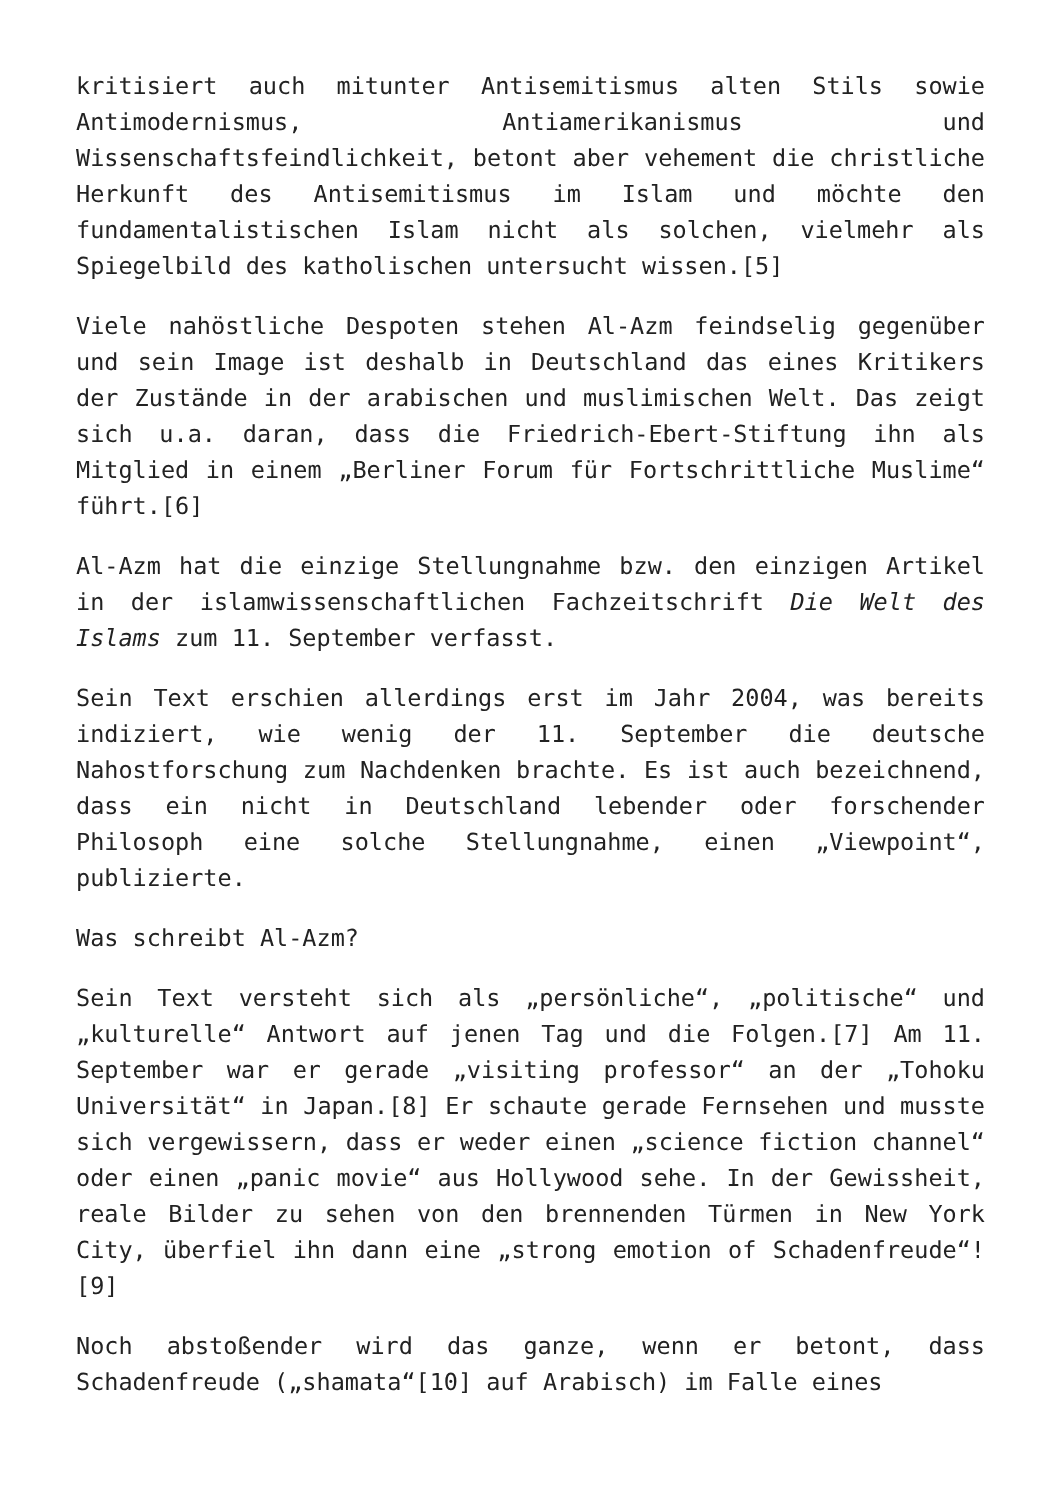kritisiert auch mitunter Antisemitismus alten Stils sowie Antimodernismus, Antiamerikanismus und Wissenschaftsfeindlichkeit, betont aber vehement die christliche Herkunft des Antisemitismus im Islam und möchte den fundamentalistischen Islam nicht als solchen, vielmehr als Spiegelbild des katholischen untersucht wissen.[5]
Viele nahöstliche Despoten stehen Al-Azm feindselig gegenüber und sein Image ist deshalb in Deutschland das eines Kritikers der Zustände in der arabischen und muslimischen Welt. Das zeigt sich u.a. daran, dass die Friedrich-Ebert-Stiftung ihn als Mitglied in einem „Berliner Forum für Fortschrittliche Muslime“ führt.[6]
Al-Azm hat die einzige Stellungnahme bzw. den einzigen Artikel in der islamwissenschaftlichen Fachzeitschrift Die Welt des Islams zum 11. September verfasst.
Sein Text erschien allerdings erst im Jahr 2004, was bereits indiziert, wie wenig der 11. September die deutsche Nahostforschung zum Nachdenken brachte. Es ist auch bezeichnend, dass ein nicht in Deutschland lebender oder forschender Philosoph eine solche Stellungnahme, einen „Viewpoint“, publizierte.
Was schreibt Al-Azm?
Sein Text versteht sich als „persönliche“, „politische“ und „kulturelle“ Antwort auf jenen Tag und die Folgen.[7] Am 11. September war er gerade „visiting professor“ an der „Tohoku Universität“ in Japan.[8] Er schaute gerade Fernsehen und musste sich vergewissern, dass er weder einen „science fiction channel“ oder einen „panic movie“ aus Hollywood sehe. In der Gewissheit, reale Bilder zu sehen von den brennenden Türmen in New York City, überfiel ihn dann eine „strong emotion of Schadenfreude“![9]
Noch abstoßender wird das ganze, wenn er betont, dass Schadenfreude („shamata“[10] auf Arabisch) im Falle eines